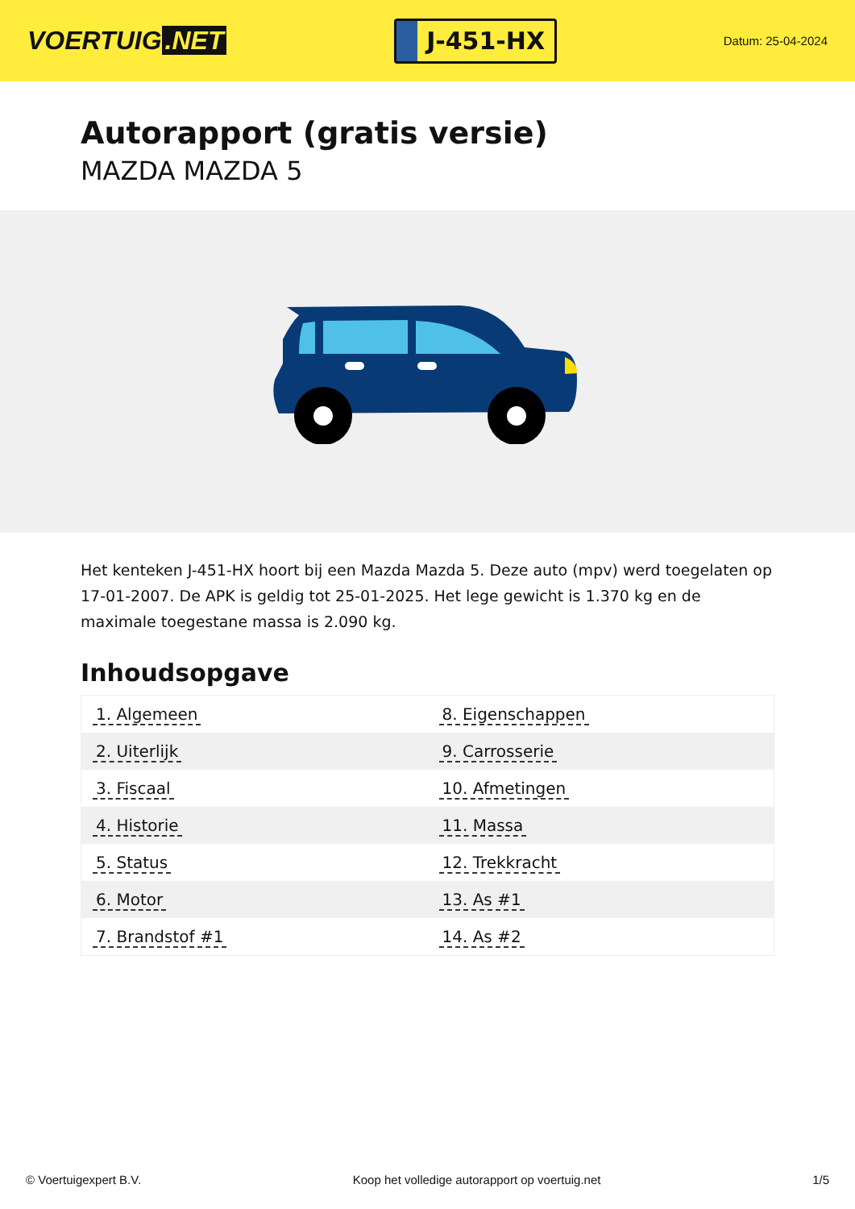VOERTUIG.NET
J-451-HX
Datum: 25-04-2024
Autorapport (gratis versie)
MAZDA MAZDA 5
Het kenteken J-451-HX hoort bij een Mazda Mazda 5. Deze auto (mpv) werd toegelaten op 17-01-2007. De APK is geldig tot 25-01-2025. Het lege gewicht is 1.370 kg en de maximale toegestane massa is 2.090 kg.
Inhoudsopgave
| 1. Algemeen | 8. Eigenschappen |
| 2. Uiterlijk | 9. Carrosserie |
| 3. Fiscaal | 10. Afmetingen |
| 4. Historie | 11. Massa |
| 5. Status | 12. Trekkracht |
| 6. Motor | 13. As #1 |
| 7. Brandstof #1 | 14. As #2 |
© Voertuigexpert B.V. Koop het volledige autorapport op voertuig.net 1/5